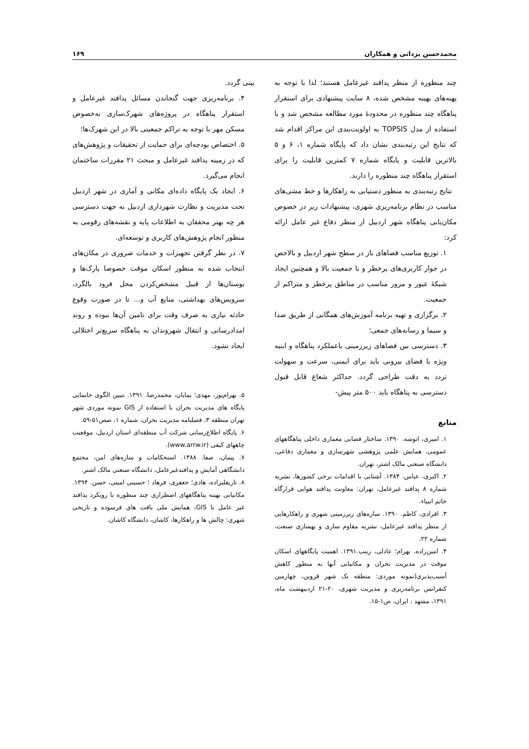محمدحسن یزدانی و همکاران ۱۶۹
چند منظوره از منظر پدافند غیرعامل هستند؛ لذا با توجه به پهنه‌های بهینه مشخص شده، ۸ سایت پیشنهادی برای استقرار پناهگاه چند منظوره در محدودهٔ مورد مطالعه مشخص شد و با استفاده از مدل TOPSIS به اولویت‌بندی این مراکز اقدام شد که نتایج این رتبه‌بندی نشان داد که پایگاه شماره ۱، ۶ و ۵ بالاترین قابلیت و پایگاه شماره ۷ کمترین قابلیت را برای استقرار پناهگاه چند منظوره را دارند.
نتایج رتبه‌بندی به منظور دستیابی به راهکارها و خط مشی‌های مناسب در نظام برنامه‌ریزی شهری، پیشنهادات زیر در خصوص مکان‌یابی پناهگاه شهر اردبیل از منظر دفاع غیر عامل ارائه کرد:
۱. توزیع مناسب فضاهای باز در سطح شهر اردبیل و بالاخص در جوار کاربری‌های پرخطر و با جمعیت بالا و همچنین ایجاد شبکهٔ عبور و مرور مناسب در مناطق پرخطر و متراکم از جمعیت.
۲. برگزاری و تهیه برنامه آموزش‌های همگانی از طریق صدا و سیما و رسانه‌های جمعی؛
۳. دسترسی بین فضاهای زیرزمینی باعملکرد پناهگاه و ابنیه ویژه با فضای بیرونی باید برای ایمنی، سرعت و سهولت تردد به دقت طراحی گردد. حداکثر شعاع قابل قبول دسترسی به پناهگاه باید ۵۰۰ متر پیش-
منابع
۱. امیری، انوشه. ۱۳۹۰. ساختار فضایی معماری داخلی پناهگاههای عمومی، همایش علمی پژوهشی شهرسازی و معماری دفاعی، دانشگاه صنعتی مالک اشتر، تهران.
۲. اکبری، عباس. ۱۳۸۴. آشنایی با اقدامات برخی کشورها، نشریه شماره ۸ پدافند غیرعامل، تهران: معاونت پدافند هوایی قرارگاه خاتم انبیاء.
۳. افرادی، کاظم. ۱۳۹۰. سازه‌های زیرزمینی شهری و راهکارهایی از منظر پدافند غیرعامل، نشریه مقاوم سازی و بهسازی صنعت، شماره ۲۲.
۴. امین‌زاده، بهرام؛ عادلی، زینب.۱۳۹۱. اهمیت پایگاههای اسکان موقت در مدیریت بحران و مکانیابی آنها به منظور کاهش آسیب‌پذیری(نمونه موردی: منطقه یک شهر قزوین، چهارمین کنفرانس برنامه‌ریزی و مدیریت شهری، ۲۰-۲۱ اردیبهشت ماه، ۱۳۹۱، مشهد ، ایران، ص۱-۱۵.
بینی گردد.
۴. برنامه‌ریزی جهت گنجاندن مسائل پدافند غیرعامل و استقرار پناهگاه در پروژه‌های شهرک‌سازی به‌خصوص مسکن مهر با توجه به تراکم جمعیتی بالا در این شهرک‌ها؛
۵. اختصاص بودجه‌ای برای حمایت از تحقیقات و پژوهش‌های که در زمینه پدافند غیرعامل و مبحث ۲۱ مقررات ساختمان انجام می‌گیرد.
۶. ایجاد یک پایگاه داده‌ای مکانی و آماری در شهر اردبیل تحت مدیریت و نظارت شهرداری اردبیل به جهت دسترسی هر چه بهتر محققان به اطلاعات پایه و نقشه‌های رقومی به منظور انجام پژوهش‌های کاربری و توسعه‌ای.
۷. در نظر گرفتن تجهیزات و خدمات ضروری در مکان‌های انتخاب شده به منظور اسکان موقت خصوصا پارک‌ها و بوستان‌ها از قبیل مشخص‌کردن محل فرود بالگرد، سرویس‌های بهداشتی، منابع آب و... تا در صورت وقوع حادثه نیازی به صرف وقت برای تامین آن‌ها نبوده و روند امدادرسانی و انتقال شهروندان به پناهگاه سریع‌تر اختلالی ایجاد نشود.
۵. بهرام‌پور، مهدی؛ بمایان، محمدرضا. ۱۳۹۱. تبیین الگوی جانمایی پایگاه های مدیریت بحران با استفاده از GIS نمونه موردی شهر تهران منطقه ۳، فصلنامه مدیریت بحران، شماره ۱، صص۵۱-۵۹.
۶. پایگاه اطلاع‌رسانی شرکت آب منطقه‌ای استان اردبیل، موقعیت چاههای کیفی (www.arrw.ir).
۷. پیمان، صفا. ۱۳۸۸. استحکامات و سازه‌های امن، مجتمع دانشگاهی آمایش و پدافندغیرعامل، دانشگاه صنعتی مالک اشتر.
۸. تاریقلیزاده، هادی؛ جعفری، فرهاد ؛ حسینی امینی، حسن. ۱۳۹۴. مکانیابی بهینه پناهگاههای اضطراری چند منظوره با رویکرد پدافند غیر عامل با GIS، همایش ملی بافت های فرسوده و تاریخی شهری: چالش ها و راهکارها، کاشان، دانشگاه کاشان.